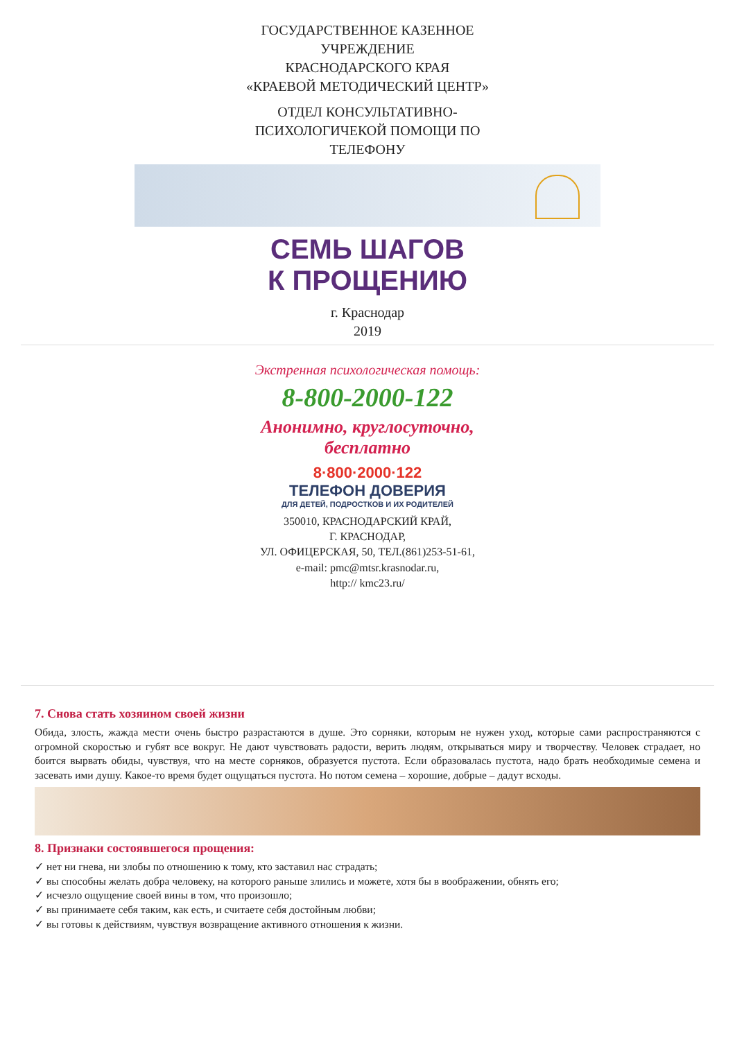ГОСУДАРСТВЕННОЕ КАЗЕННОЕ
УЧРЕЖДЕНИЕ
КРАСНОДАРСКОГО КРАЯ
«КРАЕВОЙ МЕТОДИЧЕСКИЙ ЦЕНТР»
ОТДЕЛ КОНСУЛЬТАТИВНО-
ПСИХОЛОГИЧЕКОЙ ПОМОЩИ ПО
ТЕЛЕФОНУ
СЕМЬ ШАГОВ
К ПРОЩЕНИЮ
г. Краснодар
2019
Экстренная психологическая помощь:
8-800-2000-122
Анонимно, круглосуточно,
бесплатно
8·800·2000·122
ТЕЛЕФОН ДОВЕРИЯ
ДЛЯ ДЕТЕЙ, ПОДРОСТКОВ И ИХ РОДИТЕЛЕЙ
350010, КРАСНОДАРСКИЙ КРАЙ,
Г. КРАСНОДАР,
УЛ. ОФИЦЕРСКАЯ, 50, ТЕЛ.(861)253-51-61,
e-mail: pmc@mtsr.krasnodar.ru,
http:// kmc23.ru/
7. Снова стать хозяином своей жизни
Обида, злость, жажда мести очень быстро разрастаются в душе. Это сорняки, которым не нужен уход, которые сами распространяются с огромной скоростью и губят все вокруг. Не дают чувствовать радости, верить людям, открываться миру и творчеству. Человек страдает, но боится вырвать обиды, чувствуя, что на месте сорняков, образуется пустота. Если образовалась пустота, надо брать необходимые семена и засевать ими душу. Какое-то время будет ощущаться пустота. Но потом семена – хорошие, добрые – дадут всходы.
8. Признаки состоявшегося прощения:
✓ нет ни гнева, ни злобы по отношению к тому, кто заставил нас страдать;
✓ вы способны желать добра человеку, на которого раньше злились и можете, хотя бы в воображении, обнять его;
✓ исчезло ощущение своей вины в том, что произошло;
✓ вы принимаете себя таким, как есть, и считаете себя достойным любви;
✓ вы готовы к действиям, чувствуя возвращение активного отношения к жизни.